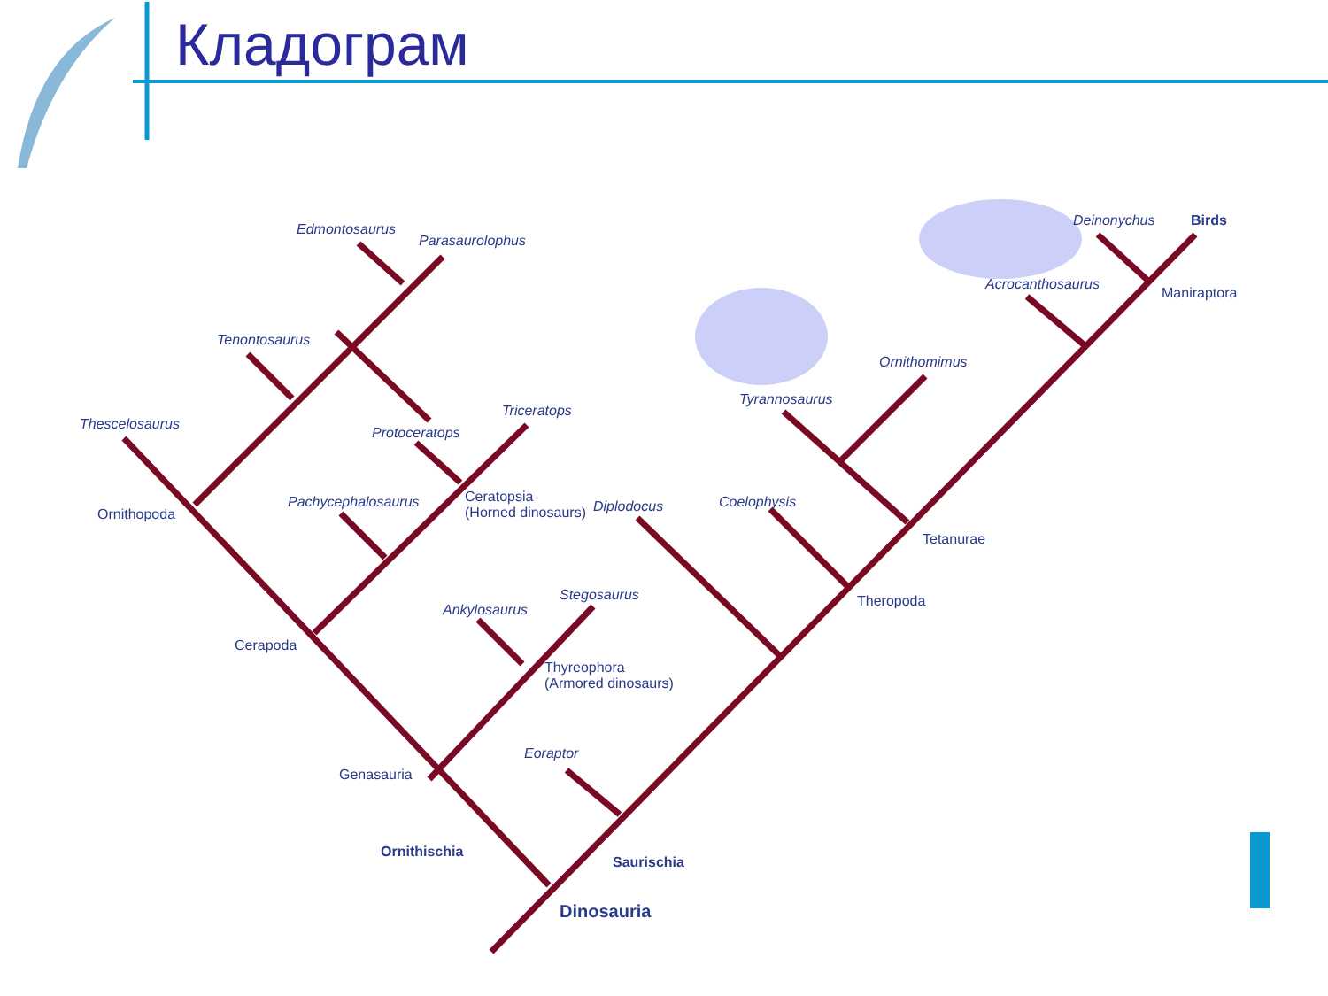Кладограм
Edmontosaurus
Parasaurolophus
Tenontosaurus
Thescelosaurus
Protoceratops
Triceratops
Pachycephalosaurus
Ceratopsia
(Horned dinosaurs)
Diplodocus Coelophysis
Ornithopoda
Ankylosaurus
Stegosaurus
Cerapoda
Thyreophora
(Armored dinosaurs)
Eoraptor
Genasauria
Ornithischia
Saurischia
Dinosauria
Tyrannosaurus
Ornithomimus
Acrocanthosaurus
Deinonychus Birds
Maniraptora
Tetanurae
Theropoda